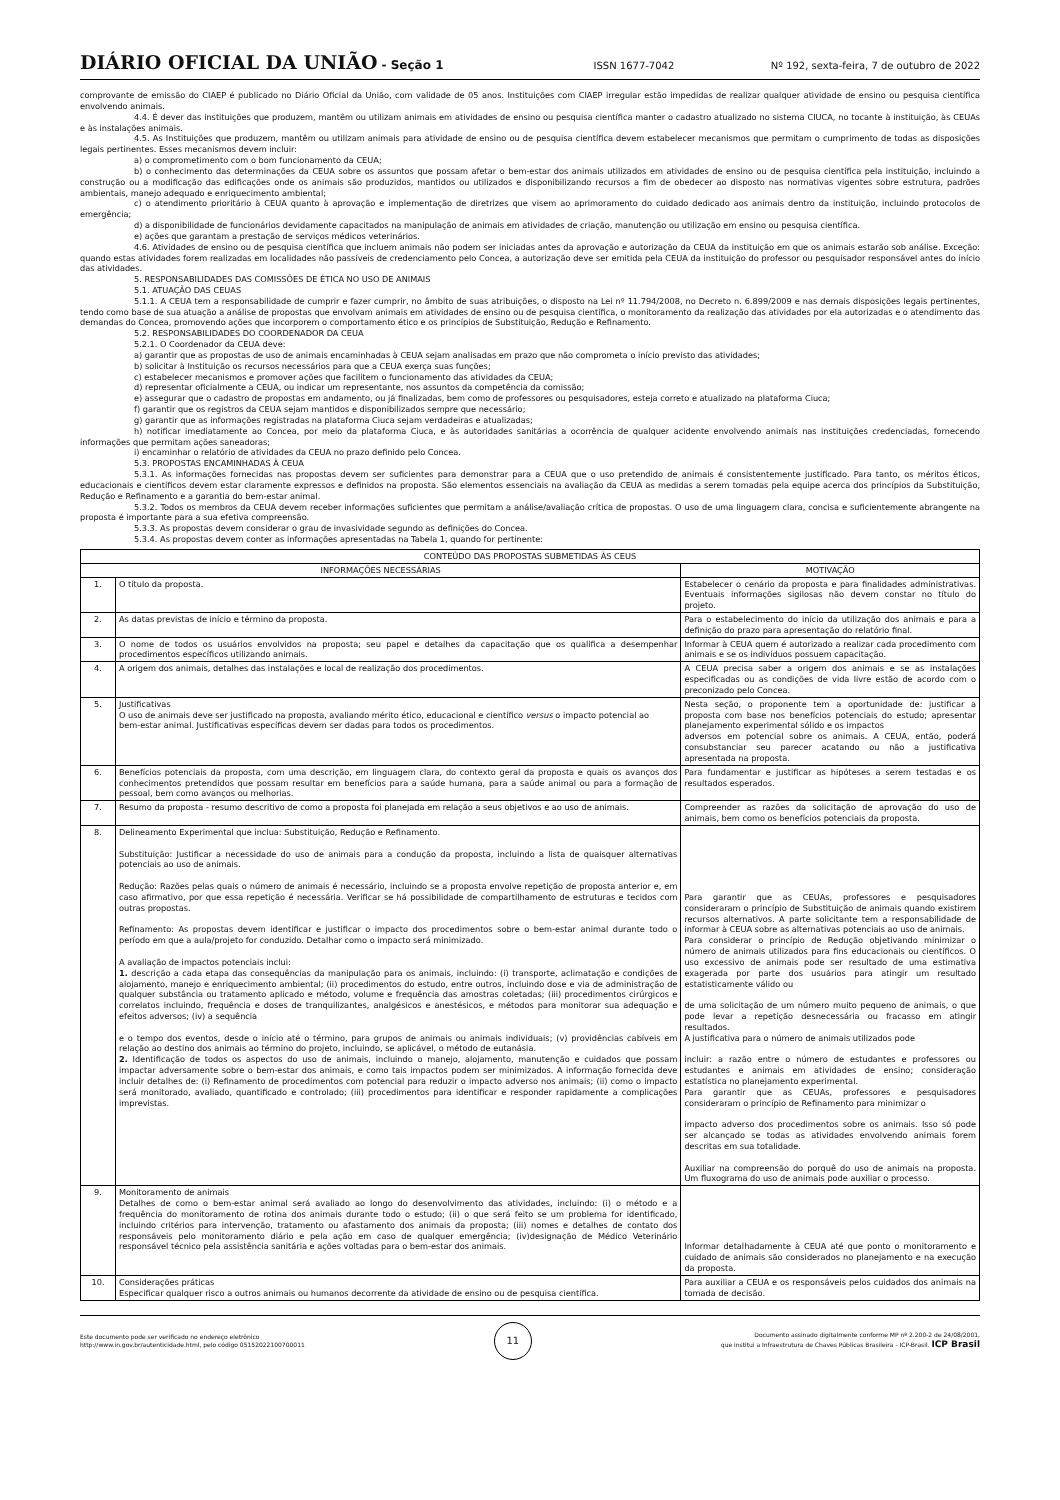DIÁRIO OFICIAL DA UNIÃO - Seção 1 ISSN 1677-7042 Nº 192, sexta-feira, 7 de outubro de 2022
comprovante de emissão do CIAEP é publicado no Diário Oficial da União, com validade de 05 anos. Instituições com CIAEP irregular estão impedidas de realizar qualquer atividade de ensino ou pesquisa científica envolvendo animais.
4.4. É dever das instituições que produzem, mantêm ou utilizam animais em atividades de ensino ou pesquisa científica manter o cadastro atualizado no sistema CIUCA, no tocante à instituição, às CEUAs e às instalações animais.
4.5. As Instituições que produzem, mantêm ou utilizam animais para atividade de ensino ou de pesquisa científica devem estabelecer mecanismos que permitam o cumprimento de todas as disposições legais pertinentes. Esses mecanismos devem incluir:
a) o comprometimento com o bom funcionamento da CEUA;
b) o conhecimento das determinações da CEUA sobre os assuntos que possam afetar o bem-estar dos animais utilizados em atividades de ensino ou de pesquisa científica pela instituição, incluindo a construção ou a modificação das edificações onde os animais são produzidos, mantidos ou utilizados e disponibilizando recursos a fim de obedecer ao disposto nas normativas vigentes sobre estrutura, padrões ambientais, manejo adequado e enriquecimento ambiental;
c) o atendimento prioritário à CEUA quanto à aprovação e implementação de diretrizes que visem ao aprimoramento do cuidado dedicado aos animais dentro da instituição, incluindo protocolos de emergência;
d) a disponibilidade de funcionários devidamente capacitados na manipulação de animais em atividades de criação, manutenção ou utilização em ensino ou pesquisa científica.
e) ações que garantam a prestação de serviços médicos veterinários.
4.6. Atividades de ensino ou de pesquisa científica que incluem animais não podem ser iniciadas antes da aprovação e autorização da CEUA da instituição em que os animais estarão sob análise. Exceção: quando estas atividades forem realizadas em localidades não passíveis de credenciamento pelo Concea, a autorização deve ser emitida pela CEUA da instituição do professor ou pesquisador responsável antes do início das atividades.
5. RESPONSABILIDADES DAS COMISSÕES DE ÉTICA NO USO DE ANIMAIS
5.1. ATUAÇÃO DAS CEUAS
5.1.1. A CEUA tem a responsabilidade de cumprir e fazer cumprir, no âmbito de suas atribuições, o disposto na Lei nº 11.794/2008, no Decreto n. 6.899/2009 e nas demais disposições legais pertinentes, tendo como base de sua atuação a análise de propostas que envolvam animais em atividades de ensino ou de pesquisa científica, o monitoramento da realização das atividades por ela autorizadas e o atendimento das demandas do Concea, promovendo ações que incorporem o comportamento ético e os princípios de Substituição, Redução e Refinamento.
5.2. RESPONSABILIDADES DO COORDENADOR DA CEUA
5.2.1. O Coordenador da CEUA deve:
a) garantir que as propostas de uso de animais encaminhadas à CEUA sejam analisadas em prazo que não comprometa o início previsto das atividades;
b) solicitar à Instituição os recursos necessários para que a CEUA exerça suas funções;
c) estabelecer mecanismos e promover ações que facilitem o funcionamento das atividades da CEUA;
d) representar oficialmente a CEUA, ou indicar um representante, nos assuntos da competência da comissão;
e) assegurar que o cadastro de propostas em andamento, ou já finalizadas, bem como de professores ou pesquisadores, esteja correto e atualizado na plataforma Ciuca;
f) garantir que os registros da CEUA sejam mantidos e disponibilizados sempre que necessário;
g) garantir que as informações registradas na plataforma Ciuca sejam verdadeiras e atualizadas;
h) notificar imediatamente ao Concea, por meio da plataforma Ciuca, e às autoridades sanitárias a ocorrência de qualquer acidente envolvendo animais nas instituições credenciadas, fornecendo informações que permitam ações saneadoras;
i) encaminhar o relatório de atividades da CEUA no prazo definido pelo Concea.
5.3. PROPOSTAS ENCAMINHADAS À CEUA
5.3.1. As informações fornecidas nas propostas devem ser suficientes para demonstrar para a CEUA que o uso pretendido de animais é consistentemente justificado. Para tanto, os méritos éticos, educacionais e científicos devem estar claramente expressos e definidos na proposta. São elementos essenciais na avaliação da CEUA as medidas a serem tomadas pela equipe acerca dos princípios da Substituição, Redução e Refinamento e a garantia do bem-estar animal.
5.3.2. Todos os membros da CEUA devem receber informações suficientes que permitam a análise/avaliação crítica de propostas. O uso de uma linguagem clara, concisa e suficientemente abrangente na proposta é importante para a sua efetiva compreensão.
5.3.3. As propostas devem considerar o grau de invasividade segundo as definições do Concea.
5.3.4. As propostas devem conter as informações apresentadas na Tabela 1, quando for pertinente:
| CONTEÚDO DAS PROPOSTAS SUBMETIDAS ÀS CEUS | | |
| --- | --- | --- |
| INFORMAÇÕES NECESSÁRIAS | | MOTIVAÇÃO |
| 1. | O título da proposta. | Estabelecer o cenário da proposta e para finalidades administrativas. Eventuais informações sigilosas não devem constar no título do projeto. |
| 2. | As datas previstas de início e término da proposta. | Para o estabelecimento do início da utilização dos animais e para a definição do prazo para apresentação do relatório final. |
| 3. | O nome de todos os usuários envolvidos na proposta; seu papel e detalhes da capacitação que os qualifica a desempenhar procedimentos específicos utilizando animais. | Informar à CEUA quem é autorizado a realizar cada procedimento com animais e se os indivíduos possuem capacitação. |
| 4. | A origem dos animais, detalhes das instalações e local de realização dos procedimentos. | A CEUA precisa saber a origem dos animais e se as instalações especificadas ou as condições de vida livre estão de acordo com o preconizado pelo Concea. |
| 5. | Justificativas O uso de animais deve ser justificado na proposta, avaliando mérito ético, educacional e científico versus o impacto potencial ao bem-estar animal. Justificativas específicas devem ser dadas para todos os procedimentos. | Nesta seção, o proponente tem a oportunidade de: justificar a proposta com base nos benefícios potenciais do estudo; apresentar planejamento experimental sólido e os impactos adversos em potencial sobre os animais. A CEUA, então, poderá consubstanciar seu parecer acatando ou não a justificativa apresentada na proposta. |
| 6. | Benefícios potenciais da proposta, com uma descrição, em linguagem clara, do contexto geral da proposta e quais os avanços dos conhecimentos pretendidos que possam resultar em benefícios para a saúde humana, para a saúde animal ou para a formação de pessoal, bem como avanços ou melhorias. | Para fundamentar e justificar as hipóteses a serem testadas e os resultados esperados. |
| 7. | Resumo da proposta - resumo descritivo de como a proposta foi planejada em relação a seus objetivos e ao uso de animais. | Compreender as razões da solicitação de aprovação do uso de animais, bem como os benefícios potenciais da proposta. |
| 8. | Delineamento Experimental que inclua: Substituição, Redução e Refinamento. Substituição: Justificar a necessidade do uso de animais para a condução da proposta, incluindo a lista de quaisquer alternativas potenciais ao uso de animais. Redução: Razões pelas quais o número de animais é necessário, incluindo se a proposta envolve repetição de proposta anterior e, em caso afirmativo, por que essa repetição é necessária. Verificar se há possibilidade de compartilhamento de estruturas e tecidos com outras propostas. Refinamento: As propostas devem identificar e justificar o impacto dos procedimentos sobre o bem-estar animal durante todo o período em que a aula/projeto for conduzido. Detalhar como o impacto será minimizado. A avaliação de impactos potenciais inclui: 1. descrição a cada etapa das consequências da manipulação para os animais, incluindo: (i) transporte, aclimatação e condições de alojamento, manejo e enriquecimento ambiental; (ii) procedimentos do estudo, entre outros, incluindo dose e via de administração de qualquer substância ou tratamento aplicado e método, volume e frequência das amostras coletadas; (iii) procedimentos cirúrgicos e correlatos incluindo, frequência e doses de tranquilizantes, analgésicos e anestésicos, e métodos para monitorar sua adequação e efeitos adversos; (iv) a sequência e o tempo dos eventos, desde o início até o término, para grupos de animais ou animais individuais; (v) providências cabíveis em relação ao destino dos animais ao término do projeto, incluindo, se aplicável, o método de eutanásia. 2. Identificação de todos os aspectos do uso de animais, incluindo o manejo, alojamento, manutenção e cuidados que possam impactar adversamente sobre o bem-estar dos animais, e como tais impactos podem ser minimizados. A informação fornecida deve incluir detalhes de: (i) Refinamento de procedimentos com potencial para reduzir o impacto adverso nos animais; (ii) como o impacto será monitorado, avaliado, quantificado e controlado; (iii) procedimentos para identificar e responder rapidamente a complicações imprevistas. | Para garantir que as CEUAs, professores e pesquisadores consideraram o princípio de Substituição de animais quando existirem recursos alternativos. A parte solicitante tem a responsabilidade de informar à CEUA sobre as alternativas potenciais ao uso de animais. Para considerar o princípio de Redução objetivando minimizar o número de animais utilizados para fins educacionais ou científicos. O uso excessivo de animais pode ser resultado de uma estimativa exagerada por parte dos usuários para atingir um resultado estatisticamente válido ou de uma solicitação de um número muito pequeno de animais, o que pode levar a repetição desnecessária ou fracasso em atingir resultados. A justificativa para o número de animais utilizados pode incluir: a razão entre o número de estudantes e professores ou estudantes e animais em atividades de ensino; consideração estatística no planejamento experimental. Para garantir que as CEUAs, professores e pesquisadores consideraram o princípio de Refinamento para minimizar o impacto adverso dos procedimentos sobre os animais. Isso só pode ser alcançado se todas as atividades envolvendo animais forem descritas em sua totalidade. Auxiliar na compreensão do porquê do uso de animais na proposta. Um fluxograma do uso de animais pode auxiliar o processo. |
| 9. | Monitoramento de animais Detalhes de como o bem-estar animal será avaliado ao longo do desenvolvimento das atividades, incluindo: (i) o método e a frequência do monitoramento de rotina dos animais durante todo o estudo; (ii) o que será feito se um problema for identificado, incluindo critérios para intervenção, tratamento ou afastamento dos animais da proposta; (iii) nomes e detalhes de contato dos responsáveis pelo monitoramento diário e pela ação em caso de qualquer emergência; (iv)designação de Médico Veterinário responsável técnico pela assistência sanitária e ações voltadas para o bem-estar dos animais. | Informar detalhadamente à CEUA até que ponto o monitoramento e cuidado de animais são considerados no planejamento e na execução da proposta. |
| 10. | Considerações práticas Especificar qualquer risco a outros animais ou humanos decorrente da atividade de ensino ou de pesquisa científica. | Para auxiliar a CEUA e os responsáveis pelos cuidados dos animais na tomada de decisão. |
Este documento pode ser verificado no endereço eletrônico
http://www.in.gov.br/autenticidade.html, pelo código 05152022100700011
11
Documento assinado digitalmente conforme MP nº 2.200-2 de 24/08/2001,
que institui a Infraestrutura de Chaves Públicas Brasileira - ICP-Brasil. ICP Brasil